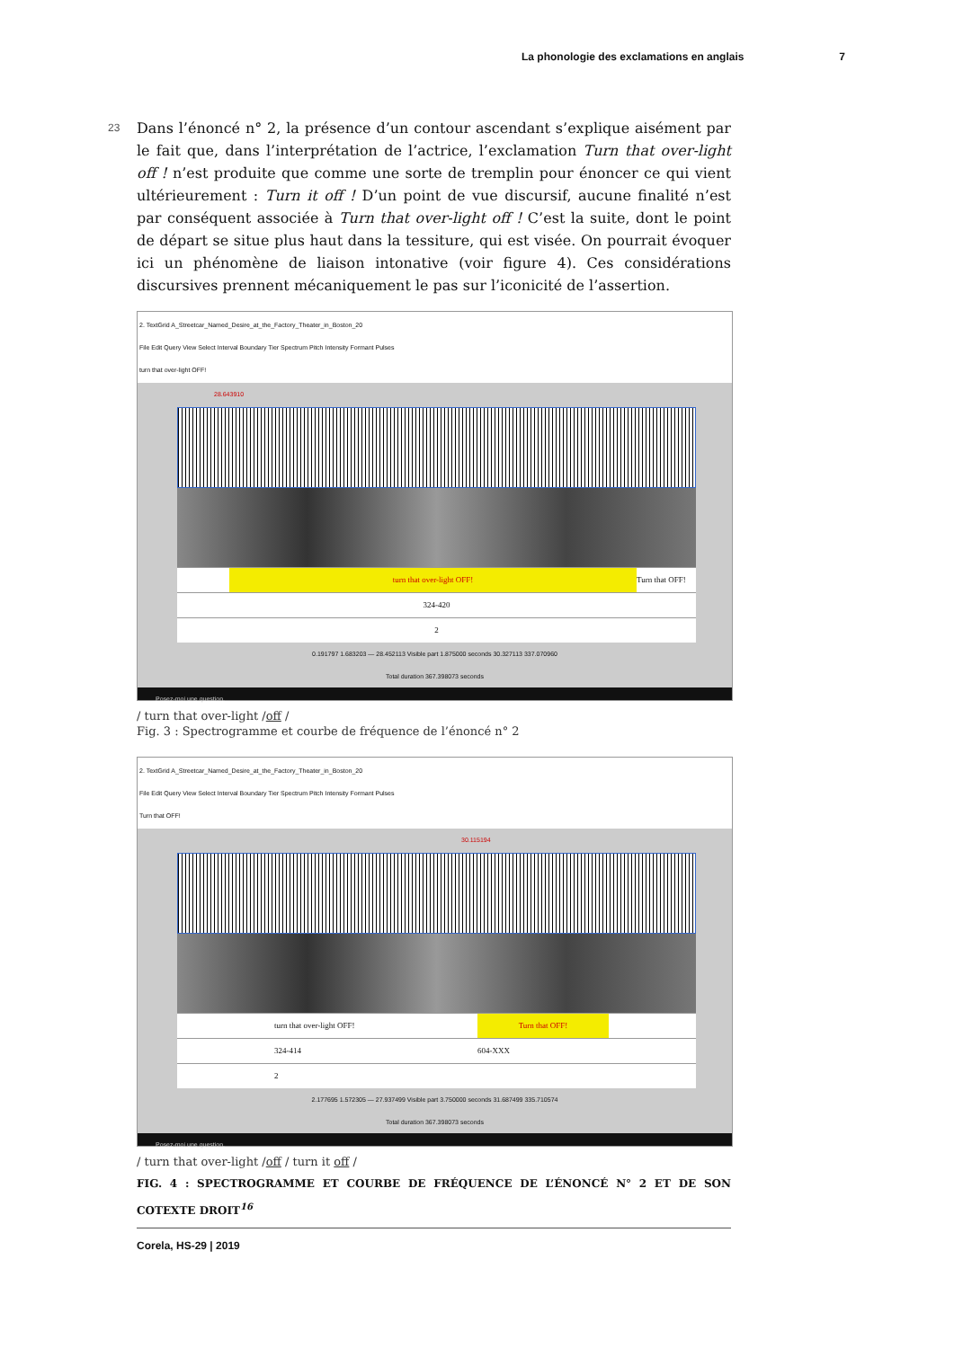La phonologie des exclamations en anglais 7
23
Dans l’énoncé n° 2, la présence d’un contour ascendant s’explique aisément par le fait que, dans l’interprétation de l’actrice, l’exclamation Turn that over-light off ! n’est produite que comme une sorte de tremplin pour énoncer ce qui vient ultérieurement : Turn it off ! D’un point de vue discursif, aucune finalité n’est par conséquent associée à Turn that over-light off ! C’est la suite, dont le point de départ se situe plus haut dans la tessiture, qui est visée. On pourrait évoquer ici un phénomène de liaison intonative (voir figure 4). Ces considérations discursives prennent mécaniquement le pas sur l’iconicité de l’assertion.
2. TextGrid A_Streetcar_Named_Desire_at_the_Factory_Theater_in_Boston_20
File Edit Query View Select Interval Boundary Tier Spectrum Pitch Intensity Formant Pulses
turn that over-light OFF!
28.643910
turn that over-light OFF! Turn that OFF!
324-420
2
0.191797 1.683203 — 28.452113 Visible part 1.875000 seconds 30.327113 337.070960
Total duration 367.398073 seconds
Posez-moi une question.
/ turn that over-light /off /
Fig. 3 : Spectrogramme et courbe de fréquence de l’énoncé n° 2
2. TextGrid A_Streetcar_Named_Desire_at_the_Factory_Theater_in_Boston_20
File Edit Query View Select Interval Boundary Tier Spectrum Pitch Intensity Formant Pulses
Turn that OFF!
30.115194
turn that over-light OFF! Turn that OFF!
324-414 604-XXX
2
2.177695 1.572305 — 27.937499 Visible part 3.750000 seconds 31.687499 335.710574
Total duration 367.398073 seconds
Posez-moi une question.
/ turn that over-light /off / turn it off /
FIG. 4 : SPECTROGRAMME ET COURBE DE FRÉQUENCE DE L’ÉNONCÉ N° 2 ET DE SON COTEXTE DROIT<sup>16</sup>
Corela, HS-29 | 2019